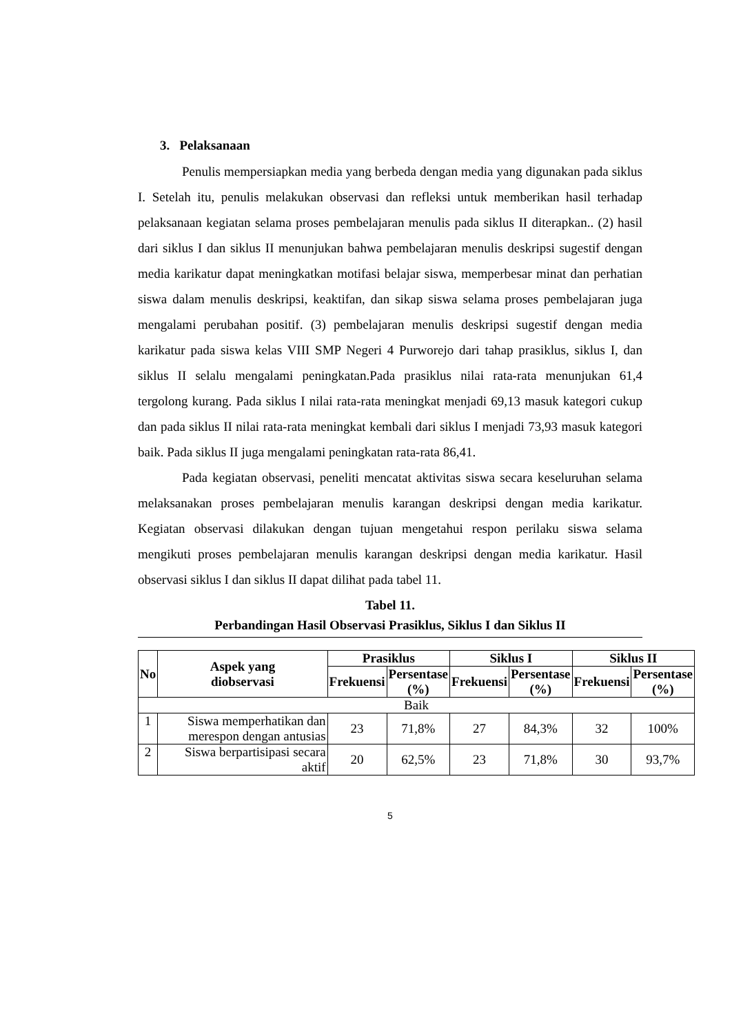3. Pelaksanaan
Penulis mempersiapkan media yang berbeda dengan media yang digunakan pada siklus I. Setelah itu, penulis melakukan observasi dan refleksi untuk memberikan hasil terhadap pelaksanaan kegiatan selama proses pembelajaran menulis pada siklus II diterapkan.. (2) hasil dari siklus I dan siklus II menunjukan bahwa pembelajaran menulis deskripsi sugestif dengan media karikatur dapat meningkatkan motifasi belajar siswa, memperbesar minat dan perhatian siswa dalam menulis deskripsi, keaktifan, dan sikap siswa selama proses pembelajaran juga mengalami perubahan positif. (3) pembelajaran menulis deskripsi sugestif dengan media karikatur pada siswa kelas VIII SMP Negeri 4 Purworejo dari tahap prasiklus, siklus I, dan siklus II selalu mengalami peningkatan.Pada prasiklus nilai rata-rata menunjukan 61,4 tergolong kurang. Pada siklus I nilai rata-rata meningkat menjadi 69,13 masuk kategori cukup dan pada siklus II nilai rata-rata meningkat kembali dari siklus I menjadi 73,93 masuk kategori baik. Pada siklus II juga mengalami peningkatan rata-rata 86,41.
Pada kegiatan observasi, peneliti mencatat aktivitas siswa secara keseluruhan selama melaksanakan proses pembelajaran menulis karangan deskripsi dengan media karikatur. Kegiatan observasi dilakukan dengan tujuan mengetahui respon perilaku siswa selama mengikuti proses pembelajaran menulis karangan deskripsi dengan media karikatur. Hasil observasi siklus I dan siklus II dapat dilihat pada tabel 11.
Tabel 11.
Perbandingan Hasil Observasi Prasiklus, Siklus I dan Siklus II
| No | Aspek yang diobservasi | Prasiklus | | Siklus I | | Siklus II | |
| --- | --- | --- | --- | --- | --- | --- | --- |
| | | Frekuensi | Persentase (%) | Frekuensi | Persentase (%) | Frekuensi | Persentase (%) |
| Baik | | | | | | | |
| 1 | Siswa memperhatikan dan merespon dengan antusias | 23 | 71,8% | 27 | 84,3% | 32 | 100% |
| 2 | Siswa berpartisipasi secara aktif | 20 | 62,5% | 23 | 71,8% | 30 | 93,7% |
5